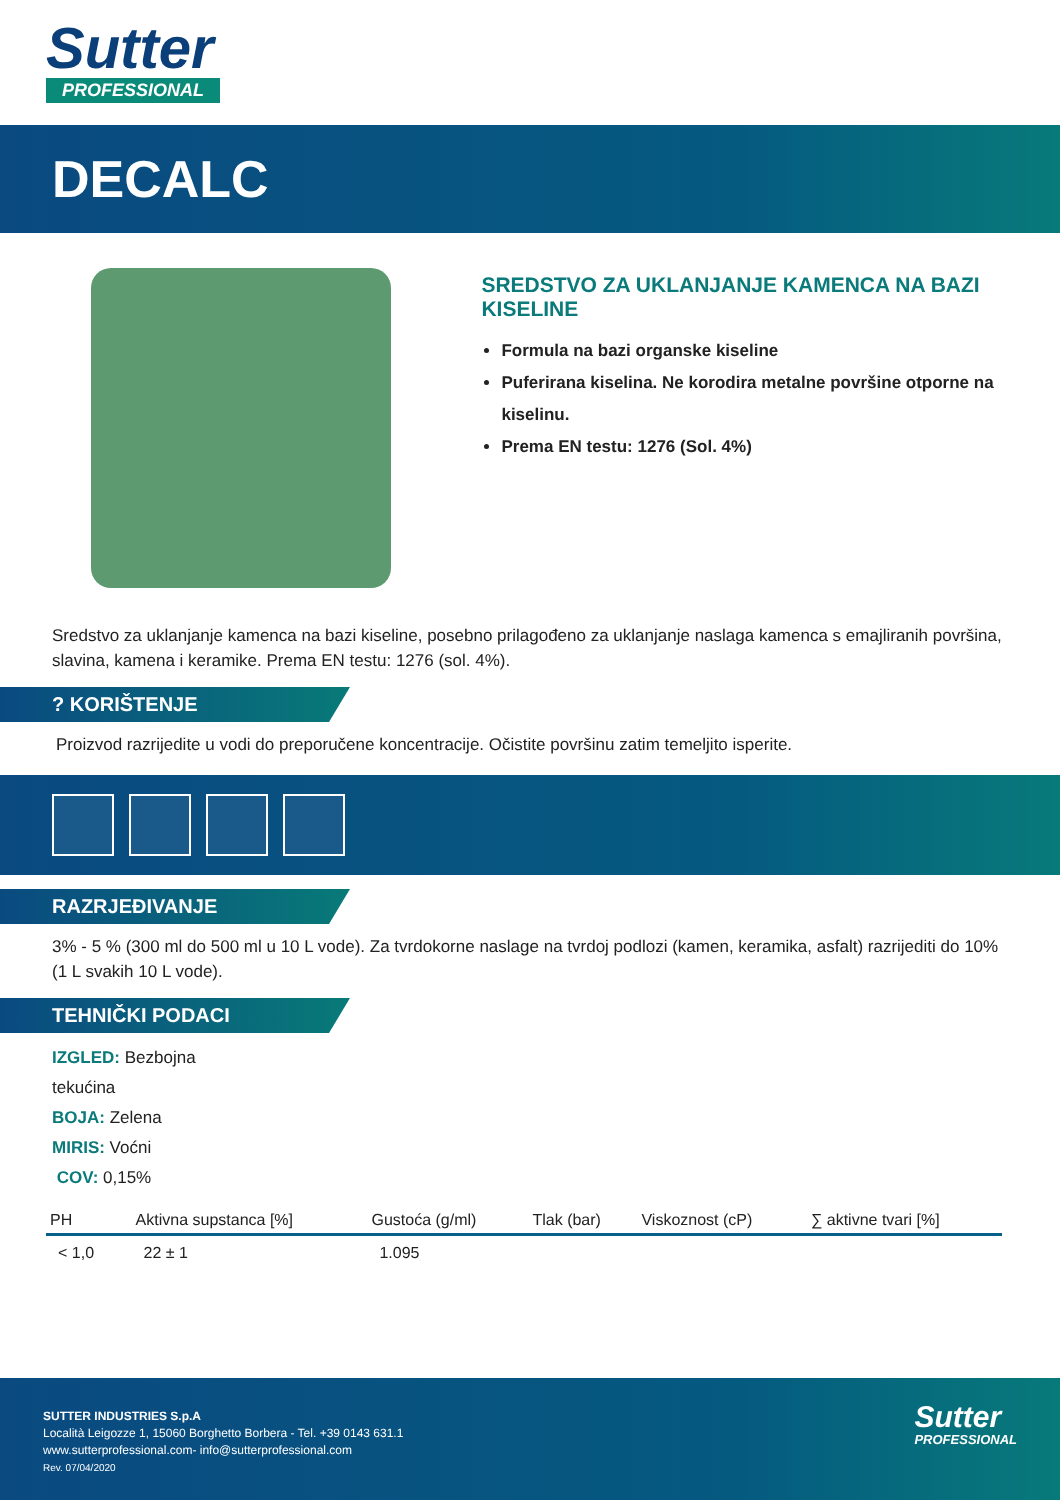Sutter
PROFESSIONAL
DECALC
SREDSTVO ZA UKLANJANJE KAMENCA NA BAZI KISELINE
Formula na bazi organske kiseline
Puferirana kiselina. Ne korodira metalne površine otporne na kiselinu.
Prema EN testu: 1276 (Sol. 4%)
Sredstvo za uklanjanje kamenca na bazi kiseline, posebno prilagođeno za uklanjanje naslaga kamenca s emajliranih površina, slavina, kamena i keramike. Prema EN testu: 1276 (sol. 4%).
? KORIŠTENJE
Proizvod razrijedite u vodi do preporučene koncentracije. Očistite površinu zatim temeljito isperite.
RAZRJEĐIVANJE
3% - 5 % (300 ml do 500 ml u 10 L vode). Za tvrdokorne naslage na tvrdoj podlozi (kamen, keramika, asfalt) razrijediti do 10% (1 L svakih 10 L vode).
TEHNIČKI PODACI
IZGLED: Bezbojna
tekućina
BOJA: Zelena
MIRIS: Voćni
COV: 0,15%
| PH | Aktivna supstanca [%] | Gustoća (g/ml) | Tlak (bar) | Viskoznost (cP) | ∑ aktivne tvari [%] |
| --- | --- | --- | --- | --- | --- |
| < 1,0 | 22 ± 1 | 1.095 | | | |
SUTTER INDUSTRIES S.p.A
Località Leigozze 1, 15060 Borghetto Borbera - Tel. +39 0143 631.1
www.sutterprofessional.com- info@sutterprofessional.com
Rev. 07/04/2020
Sutter
PROFESSIONAL